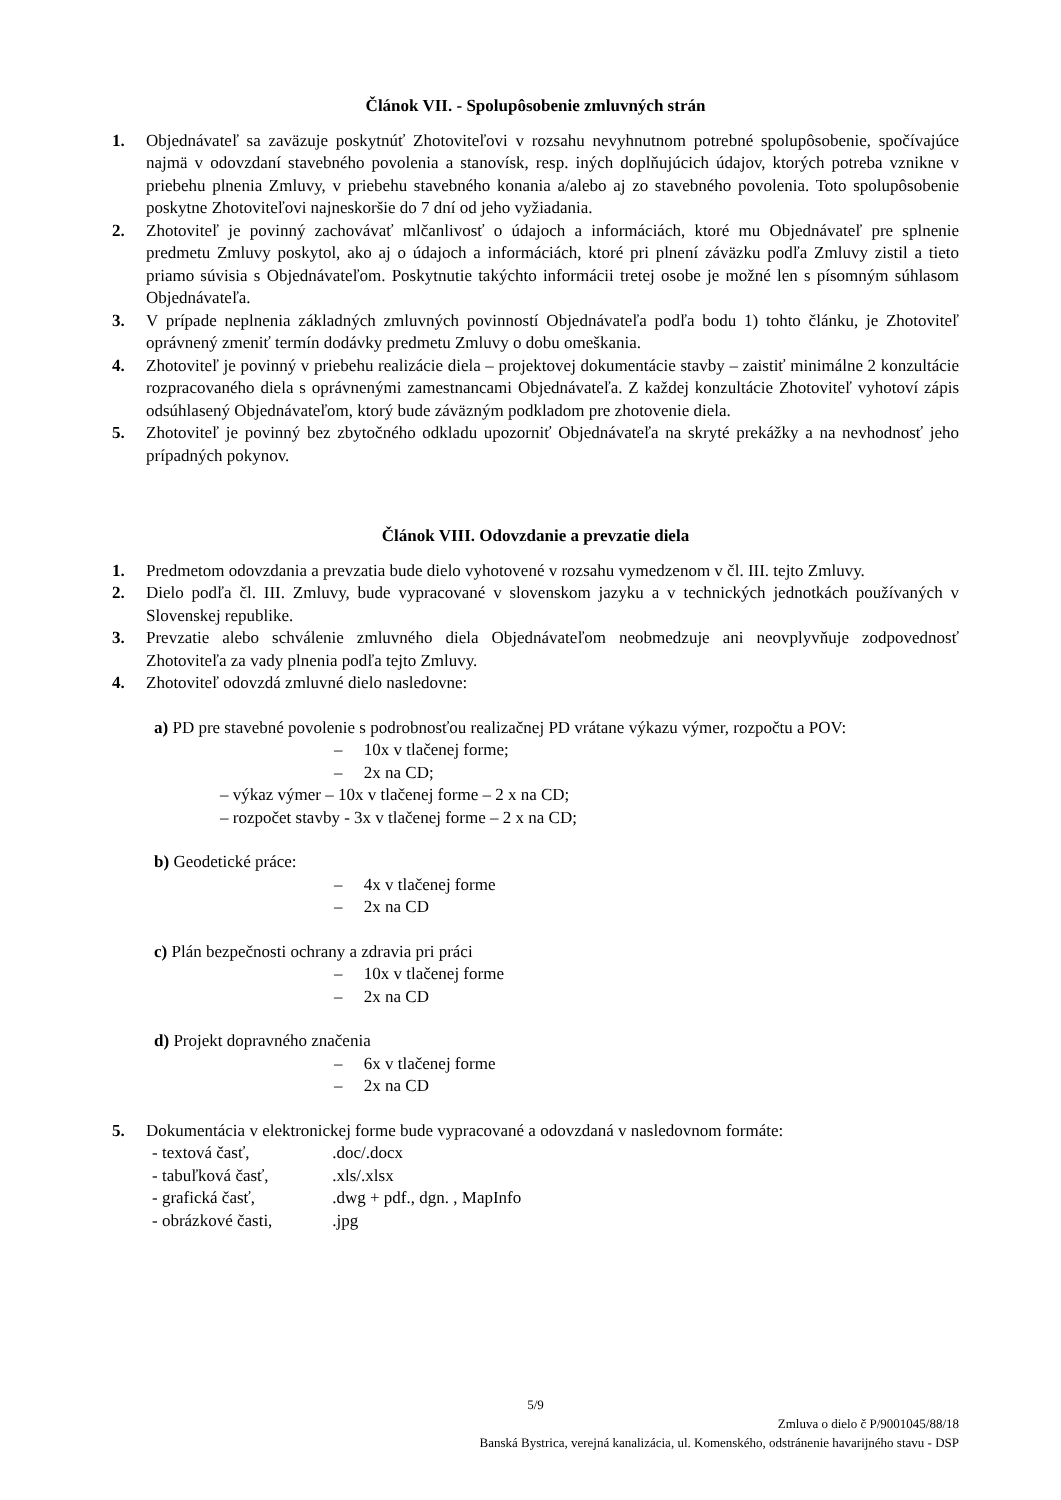Článok VII. - Spolupôsobenie zmluvných strán
1. Objednávateľ sa zaväzuje poskytnúť Zhotoviteľovi v rozsahu nevyhnutnom potrebné spolupôsobenie, spočívajúce najmä v odovzdaní stavebného povolenia a stanovísk, resp. iných doplňujúcich údajov, ktorých potreba vznikne v priebehu plnenia Zmluvy, v priebehu stavebného konania a/alebo aj zo stavebného povolenia. Toto spolupôsobenie poskytne Zhotoviteľovi najneskoršie do 7 dní od jeho vyžiadania.
2. Zhotoviteľ je povinný zachovávať mlčanlivosť o údajoch a informáciách, ktoré mu Objednávateľ pre splnenie predmetu Zmluvy poskytol, ako aj o údajoch a informáciách, ktoré pri plnení záväzku podľa Zmluvy zistil a tieto priamo súvisia s Objednávateľom. Poskytnutie takýchto informácii tretej osobe je možné len s písomným súhlasom Objednávateľa.
3. V prípade neplnenia základných zmluvných povinností Objednávateľa podľa bodu 1) tohto článku, je Zhotoviteľ oprávnený zmeniť termín dodávky predmetu Zmluvy o dobu omeškania.
4. Zhotoviteľ je povinný v priebehu realizácie diela – projektovej dokumentácie stavby – zaistiť minimálne 2 konzultácie rozpracovaného diela s oprávnenými zamestnancami Objednávateľa. Z každej konzultácie Zhotoviteľ vyhotoví zápis odsúhlasený Objednávateľom, ktorý bude záväzným podkladom pre zhotovenie diela.
5. Zhotoviteľ je povinný bez zbytočného odkladu upozorniť Objednávateľa na skryté prekážky a na nevhodnosť jeho prípadných pokynov.
Článok VIII. Odovzdanie a prevzatie diela
1. Predmetom odovzdania a prevzatia bude dielo vyhotovené v rozsahu vymedzenom v čl. III. tejto Zmluvy.
2. Dielo podľa čl. III. Zmluvy, bude vypracované v slovenskom jazyku a v technických jednotkách používaných v Slovenskej republike.
3. Prevzatie alebo schválenie zmluvného diela Objednávateľom neobmedzuje ani neovplyvňuje zodpovednosť Zhotoviteľa za vady plnenia podľa tejto Zmluvy.
4. Zhotoviteľ odovzdá zmluvné dielo nasledovne:
a) PD pre stavebné povolenie s podrobnosťou realizačnej PD vrátane výkazu výmer, rozpočtu a POV:
– 10x v tlačenej forme;
– 2x na CD;
– výkaz výmer – 10x v tlačenej forme – 2 x na CD;
– rozpočet stavby - 3x v tlačenej forme – 2 x na CD;
b) Geodetické práce:
– 4x v tlačenej forme
– 2x na CD
c) Plán bezpečnosti ochrany a zdravia pri práci
– 10x v tlačenej forme
– 2x na CD
d) Projekt dopravného značenia
– 6x v tlačenej forme
– 2x na CD
5. Dokumentácia v elektronickej forme bude vypracované a odovzdaná v nasledovnom formáte:
- textová časť, .doc/.docx
- tabuľková časť, .xls/.xlsx
- grafická časť, .dwg + pdf., dgn. , MapInfo
- obrázkové časti, .jpg
5/9
Zmluva o dielo č P/9001045/88/18
Banská Bystrica, verejná kanalizácia, ul. Komenského, odstránenie havarijného stavu - DSP